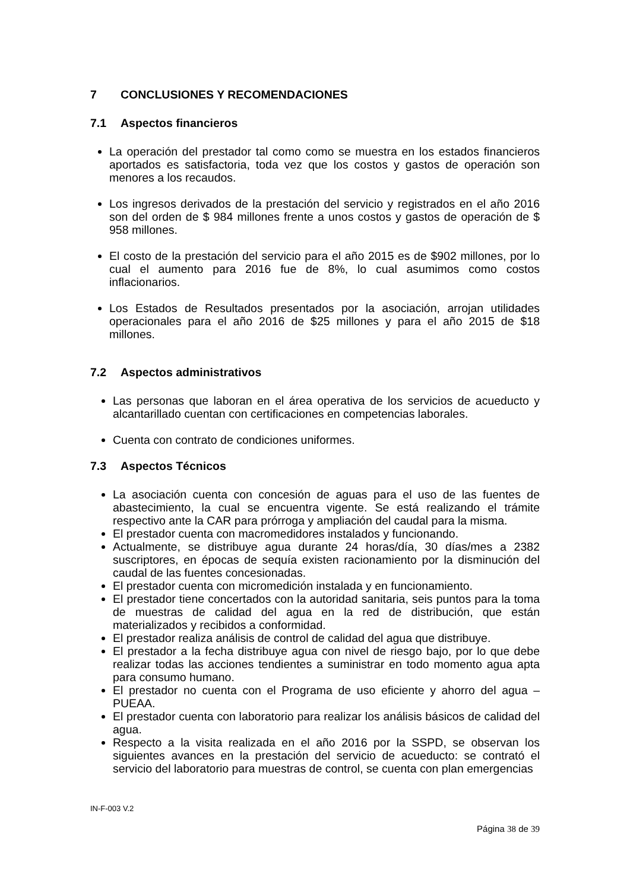7 CONCLUSIONES Y RECOMENDACIONES
7.1 Aspectos financieros
La operación del prestador tal como como se muestra en los estados financieros aportados es satisfactoria, toda vez que los costos y gastos de operación son menores a los recaudos.
Los ingresos derivados de la prestación del servicio y registrados en el año 2016 son del orden de $ 984 millones frente a unos costos y gastos de operación de $ 958 millones.
El costo de la prestación del servicio para el año 2015 es de $902 millones, por lo cual el aumento para 2016 fue de 8%, lo cual asumimos como costos inflacionarios.
Los Estados de Resultados presentados por la asociación, arrojan utilidades operacionales para el año 2016 de $25 millones y para el año 2015 de $18 millones.
7.2 Aspectos administrativos
Las personas que laboran en el área operativa de los servicios de acueducto y alcantarillado cuentan con certificaciones en competencias laborales.
Cuenta con contrato de condiciones uniformes.
7.3 Aspectos Técnicos
La asociación cuenta con concesión de aguas para el uso de las fuentes de abastecimiento, la cual se encuentra vigente. Se está realizando el trámite respectivo ante la CAR para prórroga y ampliación del caudal para la misma.
El prestador cuenta con macromedidores instalados y funcionando.
Actualmente, se distribuye agua durante 24 horas/día, 30 días/mes a 2382 suscriptores, en épocas de sequía existen racionamiento por la disminución del caudal de las fuentes concesionadas.
El prestador cuenta con micromedición instalada y en funcionamiento.
El prestador tiene concertados con la autoridad sanitaria, seis puntos para la toma de muestras de calidad del agua en la red de distribución, que están materializados y recibidos a conformidad.
El prestador realiza análisis de control de calidad del agua que distribuye.
El prestador a la fecha distribuye agua con nivel de riesgo bajo, por lo que debe realizar todas las acciones tendientes a suministrar en todo momento agua apta para consumo humano.
El prestador no cuenta con el Programa de uso eficiente y ahorro del agua – PUEAA.
El prestador cuenta con laboratorio para realizar los análisis básicos de calidad del agua.
Respecto a la visita realizada en el año 2016 por la SSPD, se observan los siguientes avances en la prestación del servicio de acueducto: se contrató el servicio del laboratorio para muestras de control, se cuenta con plan emergencias
IN-F-003 V.2
Página 38 de 39